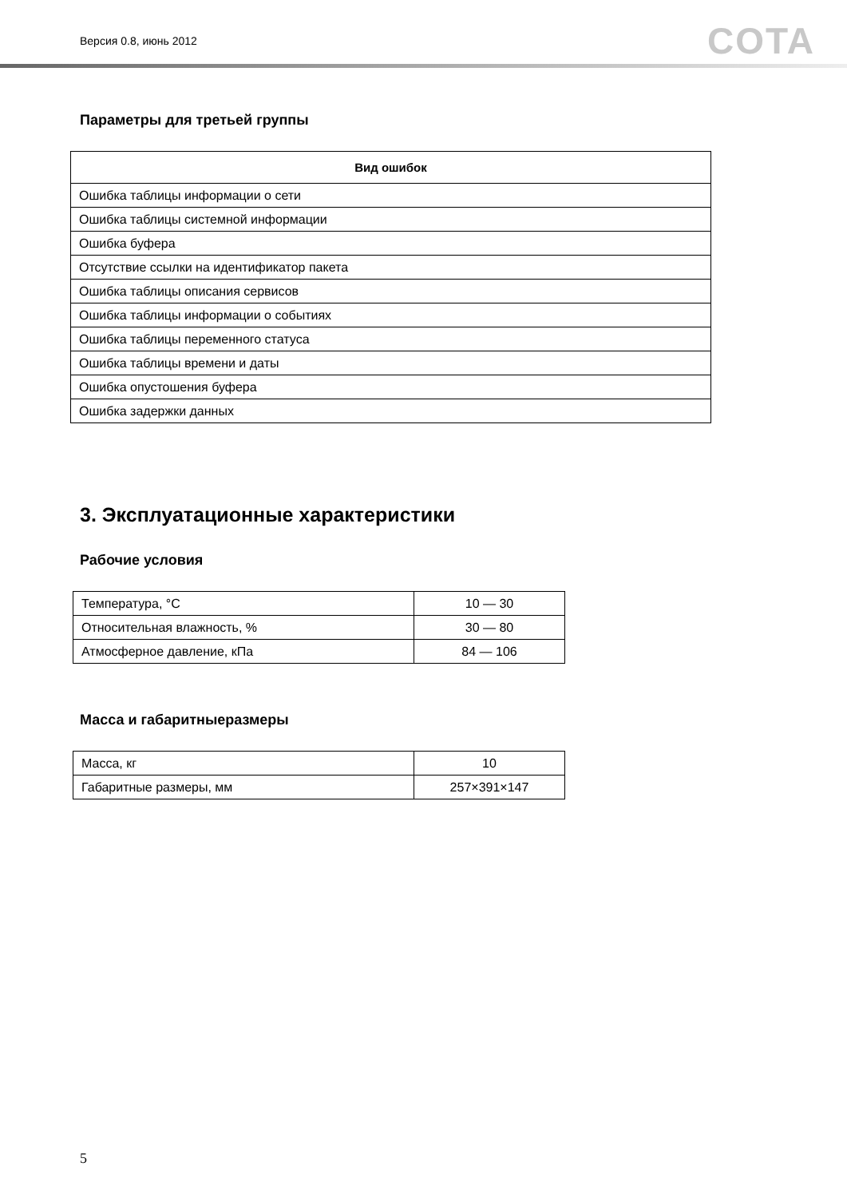Версия 0.8, июнь 2012 COTA
Параметры для третьей группы
| Вид ошибок |
| --- |
| Ошибка таблицы информации о сети |
| Ошибка таблицы системной информации |
| Ошибка буфера |
| Отсутствие ссылки на идентификатор пакета |
| Ошибка таблицы описания сервисов |
| Ошибка таблицы информации о событиях |
| Ошибка таблицы переменного статуса |
| Ошибка таблицы времени и даты |
| Ошибка опустошения буфера |
| Ошибка задержки данных |
3. Эксплуатационные характеристики
Рабочие условия
| Температура, °С | 10 — 30 |
| Относительная влажность, % | 30 — 80 |
| Атмосферное давление, кПа | 84 — 106 |
Масса и габаритныеразмеры
| Масса, кг | 10 |
| Габаритные размеры, мм | 257×391×147 |
5